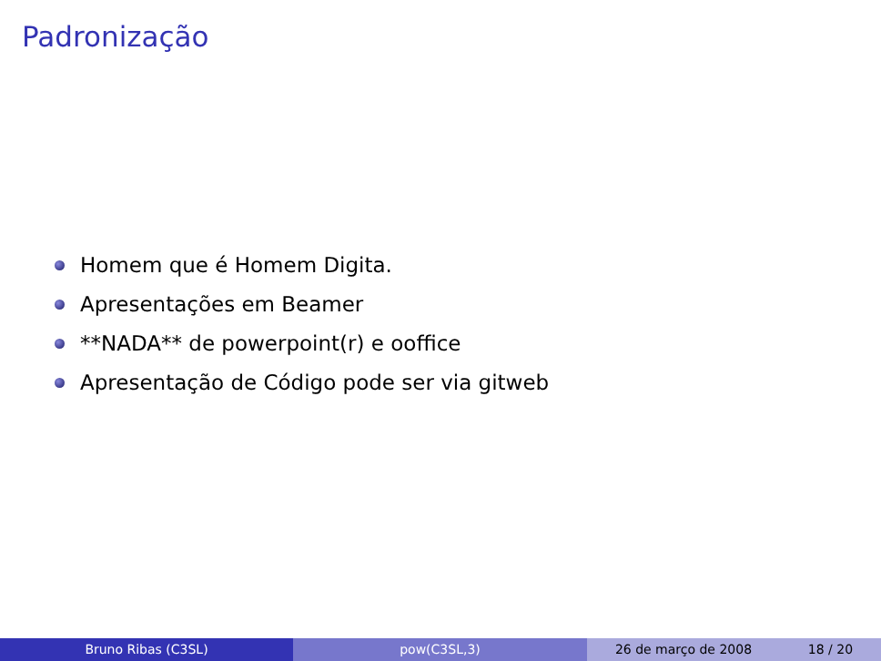Padronização
Homem que é Homem Digita.
Apresentações em Beamer
**NADA** de powerpoint(r) e ooffice
Apresentação de Código pode ser via gitweb
Bruno Ribas (C3SL) pow(C3SL,3) 26 de março de 2008 18 / 20